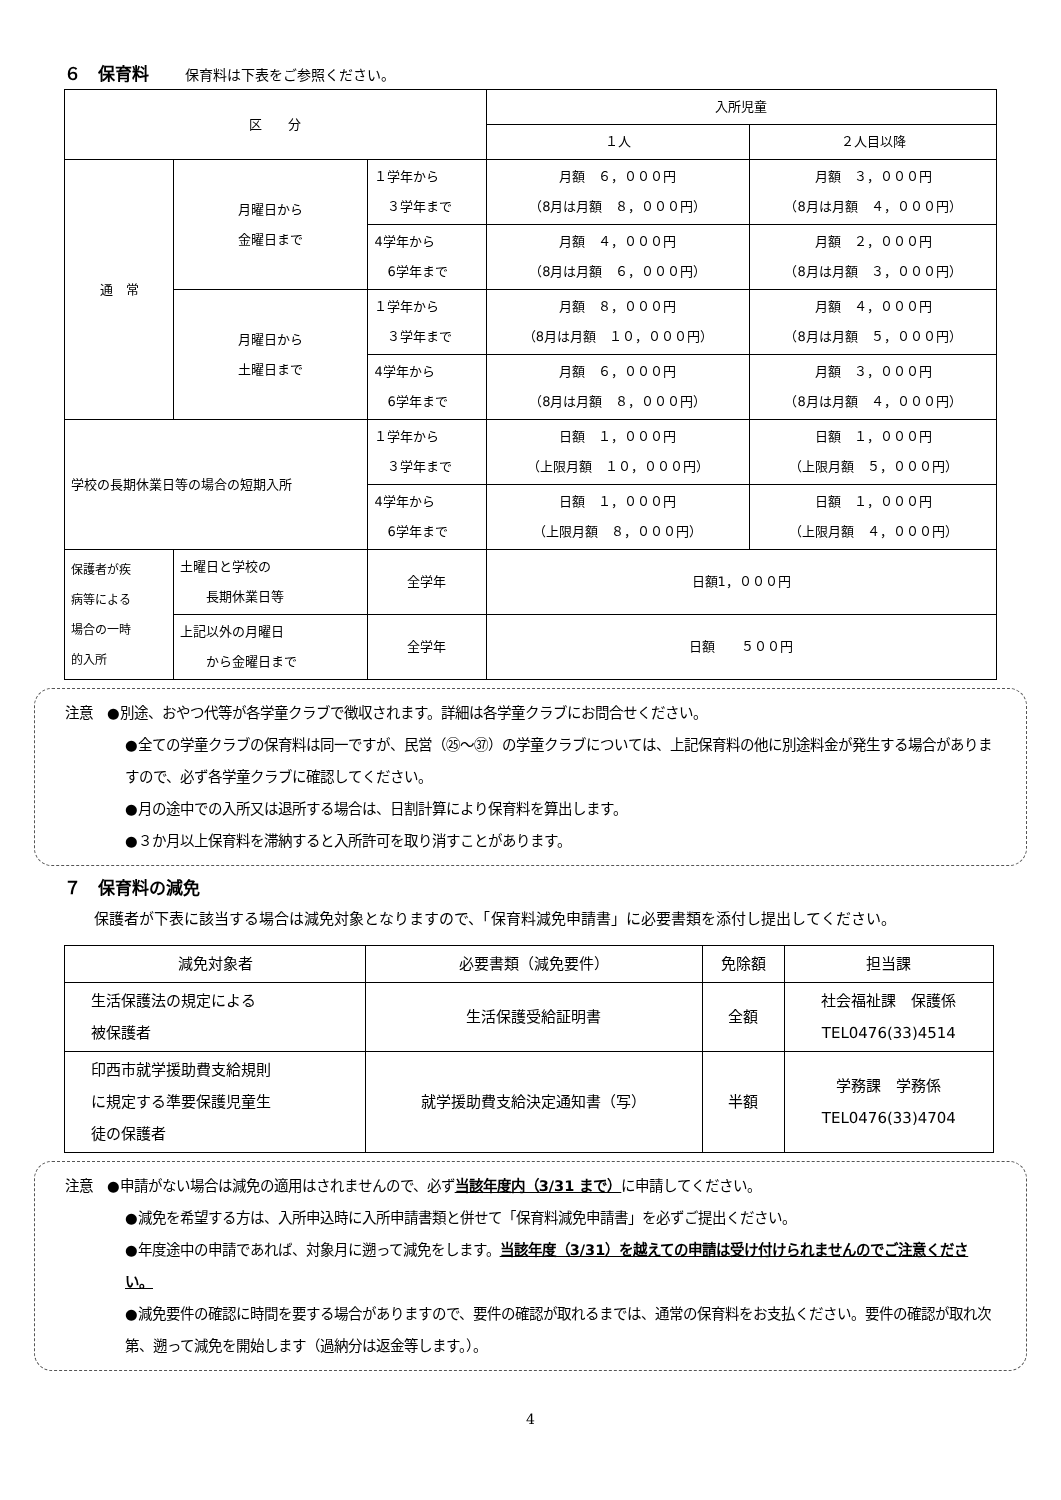６　保育料 保育料は下表をご参照ください。
| 区 分 | | | 入所児童 | |
| --- | --- | --- | --- | --- |
| | | | １人 | ２人目以降 |
| 通 常 | 月曜日から 金曜日まで | １学年から ３学年まで | 月額 ６，０００円 （8月は月額 ８，０００円） | 月額 ３，０００円 （8月は月額 ４，０００円） |
| | | 4学年から 6学年まで | 月額 ４，０００円 （8月は月額 ６，０００円） | 月額 ２，０００円 （8月は月額 ３，０００円） |
| | 月曜日から 土曜日まで | １学年から ３学年まで | 月額 ８，０００円 （8月は月額 １０，０００円） | 月額 ４，０００円 （8月は月額 ５，０００円） |
| | | 4学年から 6学年まで | 月額 ６，０００円 （8月は月額 ８，０００円） | 月額 ３，０００円 （8月は月額 ４，０００円） |
| 学校の長期休業日等の場合の短期入所 | | １学年から ３学年まで | 日額 １，０００円 （上限月額 １０，０００円） | 日額 １，０００円 （上限月額 ５，０００円） |
| | | 4学年から 6学年まで | 日額 １，０００円 （上限月額 ８，０００円） | 日額 １，０００円 （上限月額 ４，０００円） |
| 保護者が疾 病等による 場合の一時 的入所 | 土曜日と学校の 長期休業日等 | 全学年 | 日額1，０００円 | |
| | 上記以外の月曜日 から金曜日まで | 全学年 | 日額 ５００円 | |
注意　●別途、おやつ代等が各学童クラブで徴収されます。詳細は各学童クラブにお問合せください。
●全ての学童クラブの保育料は同一ですが、民営（㉕～㊲）の学童クラブについては、上記保育料の他に別途料金が発生する場合がありますので、必ず各学童クラブに確認してください。
●月の途中での入所又は退所する場合は、日割計算により保育料を算出します。
●３か月以上保育料を滞納すると入所許可を取り消すことがあります。
７　保育料の減免
　　保護者が下表に該当する場合は減免対象となりますので、「保育料減免申請書」に必要書類を添付し提出してください。
| 減免対象者 | 必要書類（減免要件） | 免除額 | 担当課 |
| --- | --- | --- | --- |
| 生活保護法の規定による 被保護者 | 生活保護受給証明書 | 全額 | 社会福祉課 保護係 TEL0476(33)4514 |
| 印西市就学援助費支給規則 に規定する準要保護児童生 徒の保護者 | 就学援助費支給決定通知書（写） | 半額 | 学務課 学務係 TEL0476(33)4704 |
注意　●申請がない場合は減免の適用はされませんので、必ず当該年度内（3/31 まで）に申請してください。
●減免を希望する方は、入所申込時に入所申請書類と併せて「保育料減免申請書」を必ずご提出ください。
●年度途中の申請であれば、対象月に遡って減免をします。当該年度（3/31）を越えての申請は受け付けられませんのでご注意ください。
●減免要件の確認に時間を要する場合がありますので、要件の確認が取れるまでは、通常の保育料をお支払ください。要件の確認が取れ次第、遡って減免を開始します（過納分は返金等します。）。
4